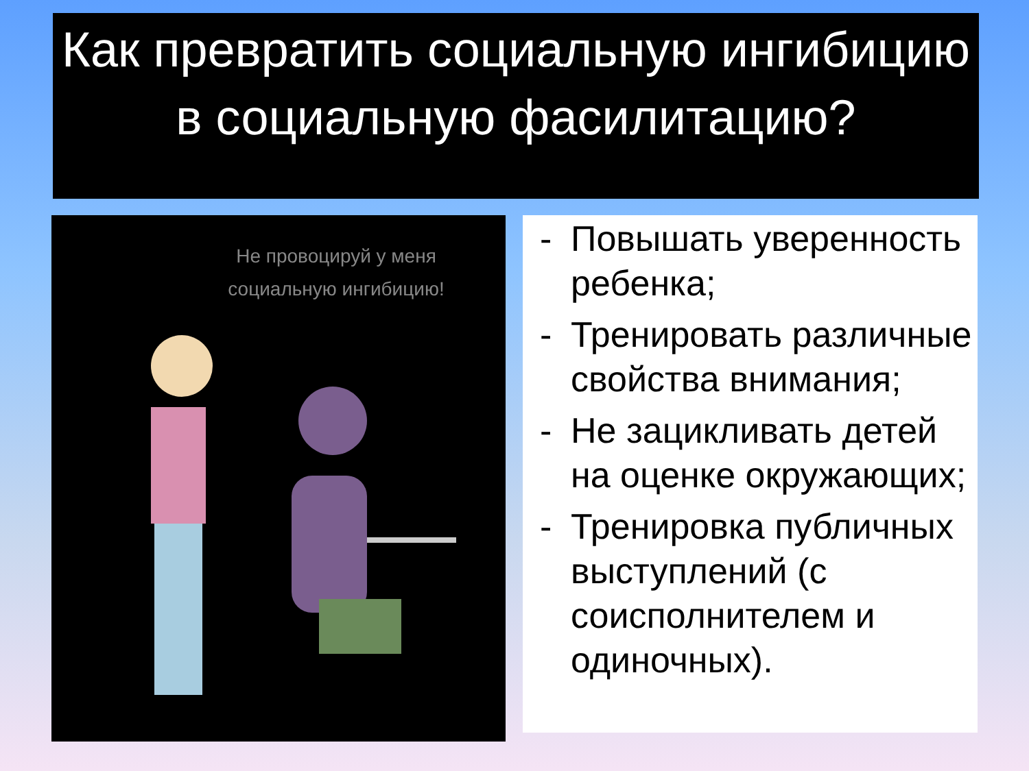Как превратить социальную ингибицию в социальную фасилитацию?
Не провоцируй у меня социальную ингибицию!
- Повышать уверенность ребенка;
- Тренировать различные свойства внимания;
- Не зацикливать детей на оценке окружающих;
- Тренировка публичных выступлений (с соисполнителем и одиночных).